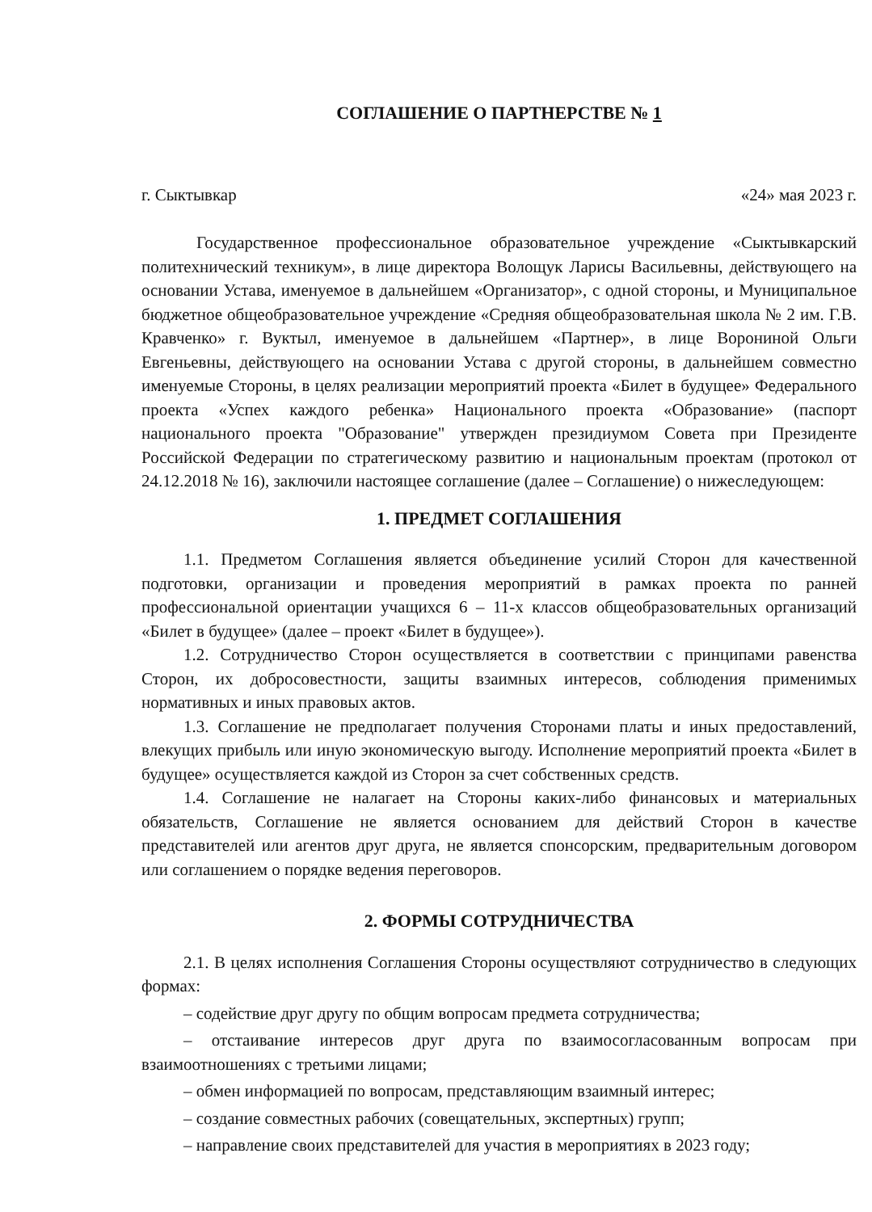СОГЛАШЕНИЕ О ПАРТНЕРСТВЕ № 1
г. Сыктывкар «24» мая 2023 г.
Государственное профессиональное образовательное учреждение «Сыктывкарский политехнический техникум», в лице директора Волощук Ларисы Васильевны, действующего на основании Устава, именуемое в дальнейшем «Организатор», с одной стороны, и Муниципальное бюджетное общеобразовательное учреждение «Средняя общеобразовательная школа № 2 им. Г.В. Кравченко» г. Вуктыл, именуемое в дальнейшем «Партнер», в лице Ворониной Ольги Евгеньевны, действующего на основании Устава с другой стороны, в дальнейшем совместно именуемые Стороны, в целях реализации мероприятий проекта «Билет в будущее» Федерального проекта «Успех каждого ребенка» Национального проекта «Образование» (паспорт национального проекта "Образование" утвержден президиумом Совета при Президенте Российской Федерации по стратегическому развитию и национальным проектам (протокол от 24.12.2018 № 16), заключили настоящее соглашение (далее – Соглашение) о нижеследующем:
1. ПРЕДМЕТ СОГЛАШЕНИЯ
1.1. Предметом Соглашения является объединение усилий Сторон для качественной подготовки, организации и проведения мероприятий в рамках проекта по ранней профессиональной ориентации учащихся 6 – 11-х классов общеобразовательных организаций «Билет в будущее» (далее – проект «Билет в будущее»).
1.2. Сотрудничество Сторон осуществляется в соответствии с принципами равенства Сторон, их добросовестности, защиты взаимных интересов, соблюдения применимых нормативных и иных правовых актов.
1.3. Соглашение не предполагает получения Сторонами платы и иных предоставлений, влекущих прибыль или иную экономическую выгоду. Исполнение мероприятий проекта «Билет в будущее» осуществляется каждой из Сторон за счет собственных средств.
1.4. Соглашение не налагает на Стороны каких-либо финансовых и материальных обязательств, Соглашение не является основанием для действий Сторон в качестве представителей или агентов друг друга, не является спонсорским, предварительным договором или соглашением о порядке ведения переговоров.
2. ФОРМЫ СОТРУДНИЧЕСТВА
2.1. В целях исполнения Соглашения Стороны осуществляют сотрудничество в следующих формах:
– содействие друг другу по общим вопросам предмета сотрудничества;
– отстаивание интересов друг друга по взаимосогласованным вопросам при взаимоотношениях с третьими лицами;
– обмен информацией по вопросам, представляющим взаимный интерес;
– создание совместных рабочих (совещательных, экспертных) групп;
– направление своих представителей для участия в мероприятиях в 2023 году;